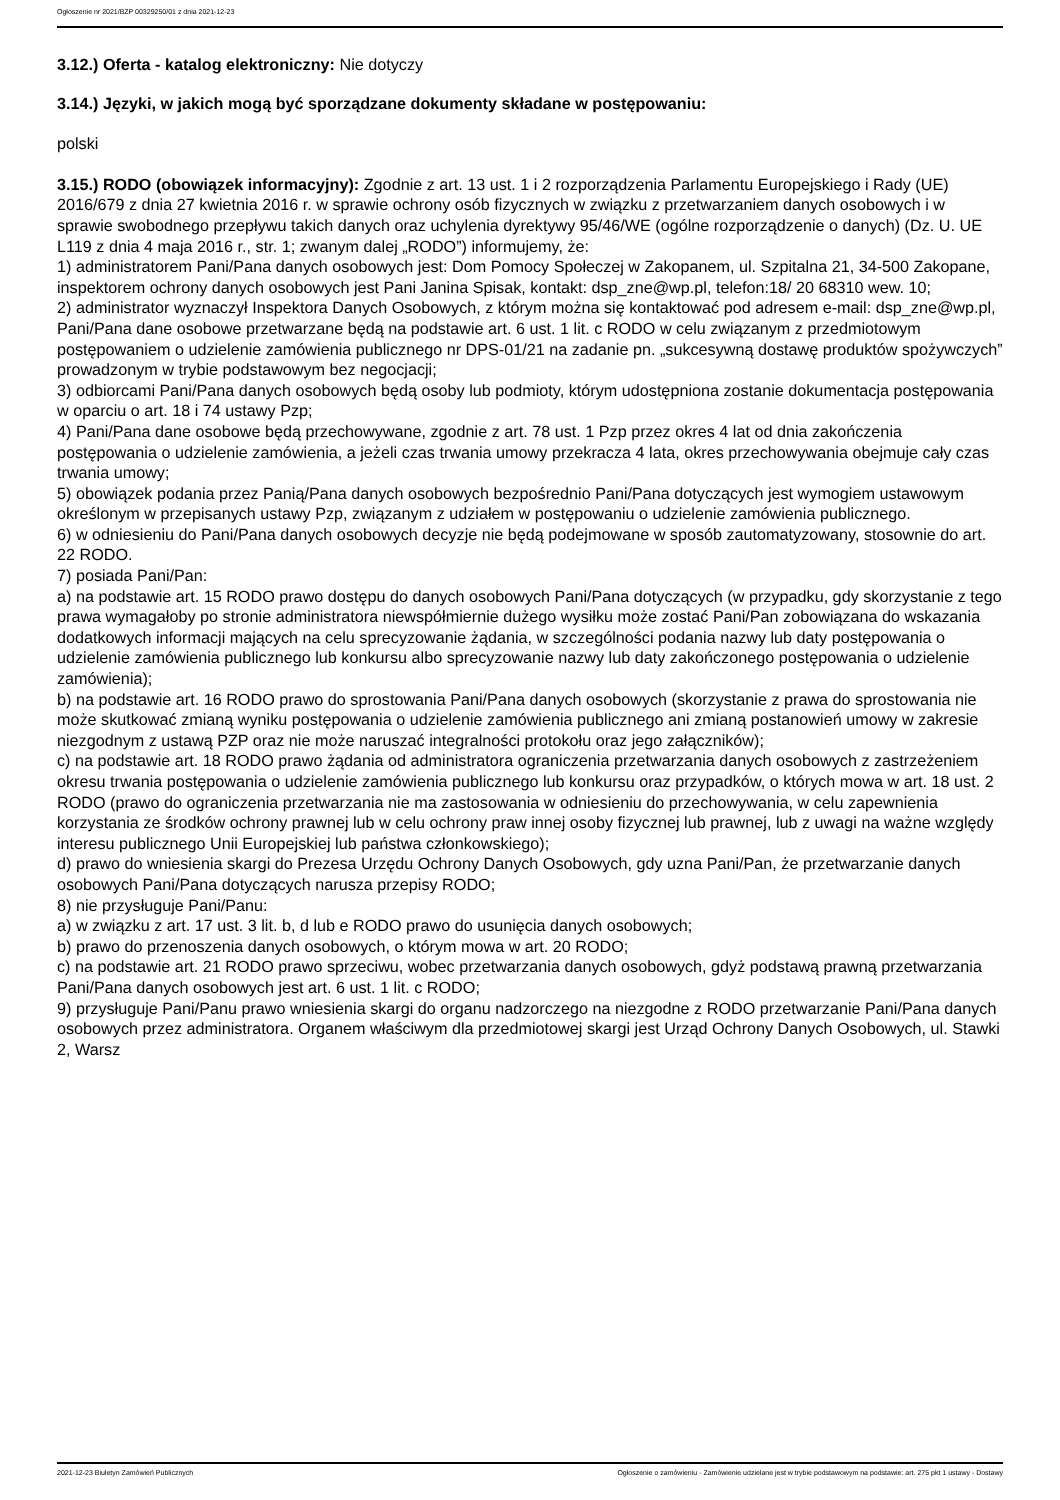Ogłoszenie nr 2021/BZP 00329250/01 z dnia 2021-12-23
3.12.) Oferta - katalog elektroniczny: Nie dotyczy
3.14.) Języki, w jakich mogą być sporządzane dokumenty składane w postępowaniu:
polski
3.15.) RODO (obowiązek informacyjny): Zgodnie z art. 13 ust. 1 i 2 rozporządzenia Parlamentu Europejskiego i Rady (UE) 2016/679 z dnia 27 kwietnia 2016 r. w sprawie ochrony osób fizycznych w związku z przetwarzaniem danych osobowych i w sprawie swobodnego przepływu takich danych oraz uchylenia dyrektywy 95/46/WE (ogólne rozporządzenie o danych) (Dz. U. UE L119 z dnia 4 maja 2016 r., str. 1; zwanym dalej „RODO”) informujemy, że:
1) administratorem Pani/Pana danych osobowych jest: Dom Pomocy Społeczej w Zakopanem, ul. Szpitalna 21, 34-500 Zakopane, inspektorem ochrony danych osobowych jest Pani Janina Spisak, kontakt: dsp_zne@wp.pl, telefon:18/ 20 68310 wew. 10;
2) administrator wyznaczył Inspektora Danych Osobowych, z którym można się kontaktować pod adresem e-mail: dsp_zne@wp.pl,
Pani/Pana dane osobowe przetwarzane będą na podstawie art. 6 ust. 1 lit. c RODO w celu związanym z przedmiotowym postępowaniem o udzielenie zamówienia publicznego nr DPS-01/21 na zadanie pn. „sukcesywną dostawę produktów spożywczych” prowadzonym w trybie podstawowym bez negocjacji;
3) odbiorcami Pani/Pana danych osobowych będą osoby lub podmioty, którym udostępniona zostanie dokumentacja postępowania w oparciu o art. 18 i 74 ustawy Pzp;
4) Pani/Pana dane osobowe będą przechowywane, zgodnie z art. 78 ust. 1 Pzp przez okres 4 lat od dnia zakończenia postępowania o udzielenie zamówienia, a jeżeli czas trwania umowy przekracza 4 lata, okres przechowywania obejmuje cały czas trwania umowy;
5) obowiązek podania przez Panią/Pana danych osobowych bezpośrednio Pani/Pana dotyczących jest wymogiem ustawowym określonym w przepisanych ustawy Pzp, związanym z udziałem w postępowaniu o udzielenie zamówienia publicznego.
6) w odniesieniu do Pani/Pana danych osobowych decyzje nie będą podejmowane w sposób zautomatyzowany, stosownie do art. 22 RODO.
7) posiada Pani/Pan:
a) na podstawie art. 15 RODO prawo dostępu do danych osobowych Pani/Pana dotyczących (w przypadku, gdy skorzystanie z tego prawa wymagałoby po stronie administratora niewspółmiernie dużego wysiłku może zostać Pani/Pan zobowiązana do wskazania dodatkowych informacji mających na celu sprecyzowanie żądania, w szczególności podania nazwy lub daty postępowania o udzielenie zamówienia publicznego lub konkursu albo sprecyzowanie nazwy lub daty zakończonego postępowania o udzielenie zamówienia);
b) na podstawie art. 16 RODO prawo do sprostowania Pani/Pana danych osobowych (skorzystanie z prawa do sprostowania nie może skutkować zmianą wyniku postępowania o udzielenie zamówienia publicznego ani zmianą postanowień umowy w zakresie niezgodnym z ustawą PZP oraz nie może naruszać integralności protokołu oraz jego załączników);
c) na podstawie art. 18 RODO prawo żądania od administratora ograniczenia przetwarzania danych osobowych z zastrzeżeniem okresu trwania postępowania o udzielenie zamówienia publicznego lub konkursu oraz przypadków, o których mowa w art. 18 ust. 2 RODO (prawo do ograniczenia przetwarzania nie ma zastosowania w odniesieniu do przechowywania, w celu zapewnienia korzystania ze środków ochrony prawnej lub w celu ochrony praw innej osoby fizycznej lub prawnej, lub z uwagi na ważne względy interesu publicznego Unii Europejskiej lub państwa członkowskiego);
d) prawo do wniesienia skargi do Prezesa Urzędu Ochrony Danych Osobowych, gdy uzna Pani/Pan, że przetwarzanie danych osobowych Pani/Pana dotyczących narusza przepisy RODO;
8) nie przysługuje Pani/Panu:
a) w związku z art. 17 ust. 3 lit. b, d lub e RODO prawo do usunięcia danych osobowych;
b) prawo do przenoszenia danych osobowych, o którym mowa w art. 20 RODO;
c) na podstawie art. 21 RODO prawo sprzeciwu, wobec przetwarzania danych osobowych, gdyż podstawą prawną przetwarzania Pani/Pana danych osobowych jest art. 6 ust. 1 lit. c RODO;
9) przysługuje Pani/Panu prawo wniesienia skargi do organu nadzorczego na niezgodne z RODO przetwarzanie Pani/Pana danych osobowych przez administratora. Organem właściwym dla przedmiotowej skargi jest Urząd Ochrony Danych Osobowych, ul. Stawki 2, Warsz
2021-12-23 Biuletyn Zamówień Publicznych Ogłoszenie o zamówieniu - Zamówienie udzielane jest w trybie podstawowym na podstawie: art. 275 pkt 1 ustawy - Dostawy